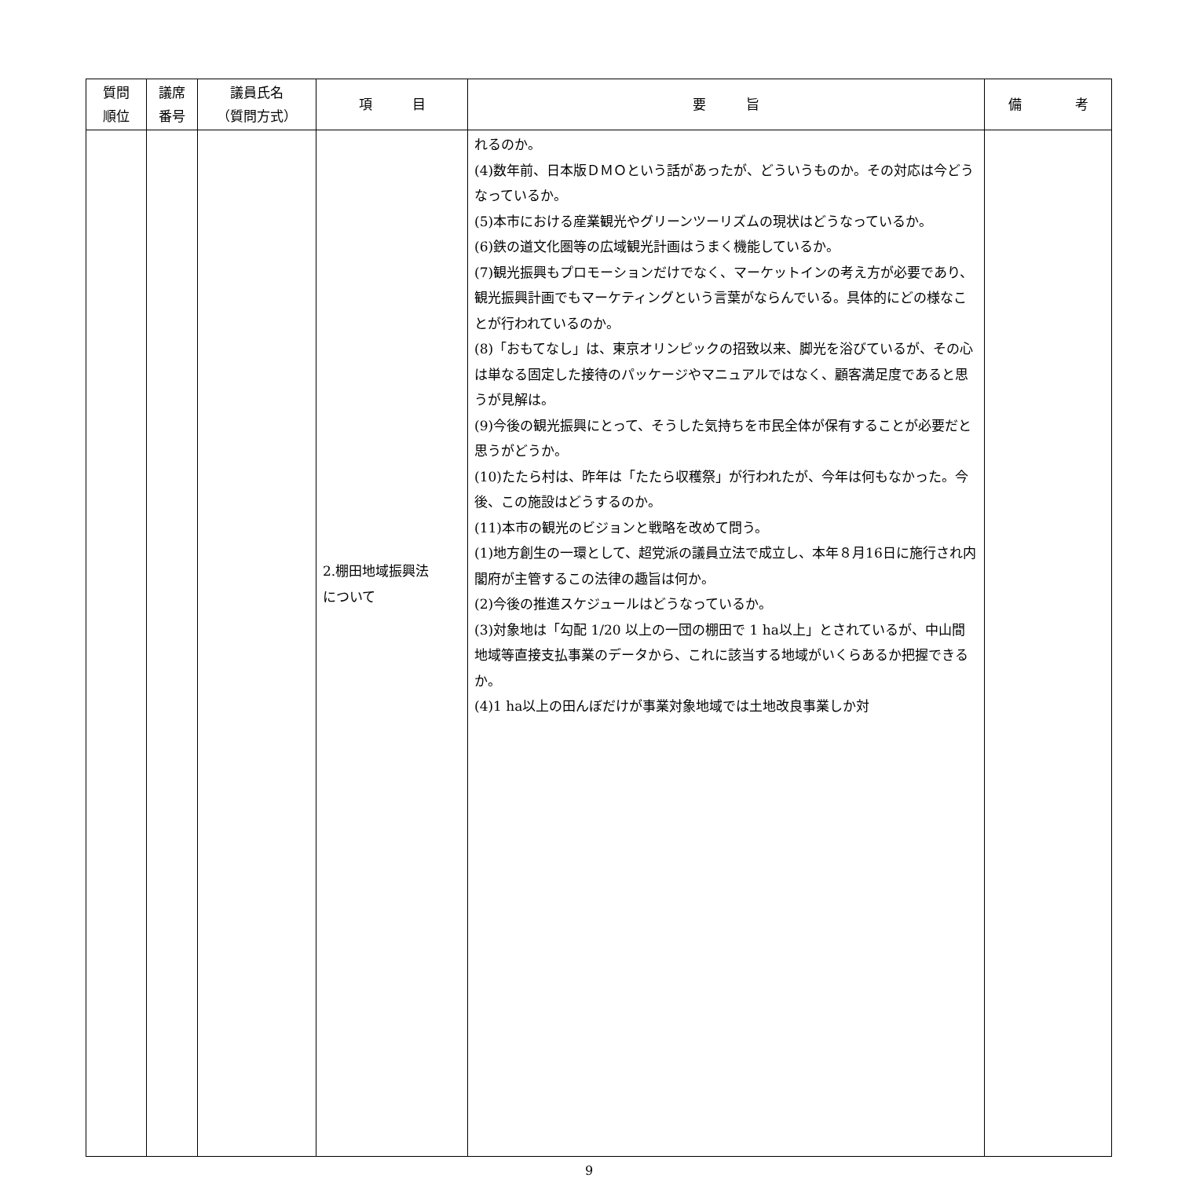| 質問 順位 | 議席 番号 | 議員氏名 （質問方式） | 項 目 | 要 旨 | 備 考 |
| --- | --- | --- | --- | --- | --- |
| | | | 2.棚田地域振興法 について | れるのか。 (4)数年前、日本版ＤＭＯという話があったが、どういうものか。その対応は今どうなっているか。 (5)本市における産業観光やグリーンツーリズムの現状はどうなっているか。 (6)鉄の道文化圏等の広域観光計画はうまく機能しているか。 (7)観光振興もプロモーションだけでなく、マーケットインの考え方が必要であり、観光振興計画でもマーケティングという言葉がならんでいる。具体的にどの様なことが行われているのか。 (8)「おもてなし」は、東京オリンピックの招致以来、脚光を浴びているが、その心は単なる固定した接待のパッケージやマニュアルではなく、顧客満足度であると思うが見解は。 (9)今後の観光振興にとって、そうした気持ちを市民全体が保有することが必要だと思うがどうか。 (10)たたら村は、昨年は「たたら収穫祭」が行われたが、今年は何もなかった。今後、この施設はどうするのか。 (11)本市の観光のビジョンと戦略を改めて問う。 (1)地方創生の一環として、超党派の議員立法で成立し、本年８月16日に施行され内閣府が主管するこの法律の趣旨は何か。 (2)今後の推進スケジュールはどうなっているか。 (3)対象地は「勾配 1/20 以上の一団の棚田で 1 ha以上」とされているが、中山間地域等直接支払事業のデータから、これに該当する地域がいくらあるか把握できるか。 (4)1 ha以上の田んぼだけが事業対象地域では土地改良事業しか対 | |
9